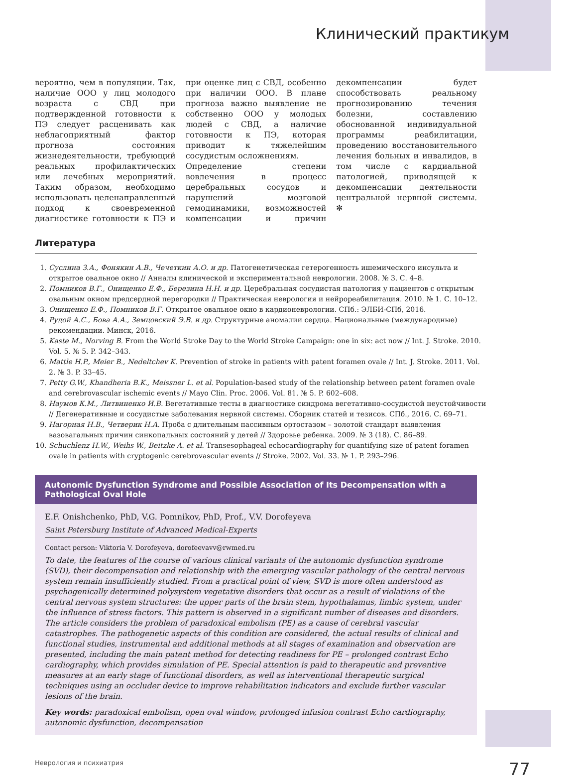Клинический практикум
вероятно, чем в популяции. Так, наличие ООО у лиц молодого возраста с СВД при подтвержденной готовности к ПЭ следует расценивать как неблагоприятный фактор прогноза состояния жизнедеятельности, требующий реальных профилактических или лечебных мероприятий. Таким образом, необходимо использовать целенаправленный подход к своевременной диагностике готовности к ПЭ и при оценке лиц с СВД, особенно при наличии ООО. В плане прогноза важно выявление не собственно ООО у молодых людей с СВД, а наличие готовности к ПЭ, которая приводит к тяжелейшим сосудистым осложнениям.
Определение степени вовлечения в процесс церебральных сосудов и нарушений мозговой гемодинамики, возможностей компенсации и причин декомпенсации будет способствовать реальному прогнозированию течения болезни, составлению обоснованной индивидуальной программы реабилитации, проведению восстановительного лечения больных и инвалидов, в том числе с кардиальной патологией, приводящей к декомпенсации деятельности центральной нервной системы. ✼
Литература
1. Суслина З.А., Фонякин А.В., Чечеткин А.О. и др. Патогенетическая гетерогенность ишемического инсульта и открытое овальное окно // Анналы клинической и экспериментальной неврологии. 2008. № 3. С. 4–8.
2. Помников В.Г., Онищенко Е.Ф., Березина Н.Н. и др. Церебральная сосудистая патология у пациентов с открытым овальным окном предсердной перегородки // Практическая неврология и нейрореабилитация. 2010. № 1. С. 10–12.
3. Онищенко Е.Ф., Помников В.Г. Открытое овальное окно в кардионеврологии. СПб.: ЭЛБИ-СПб, 2016.
4. Рудой А.С., Бова А.А., Земцовский Э.В. и др. Структурные аномалии сердца. Национальные (международные) рекомендации. Минск, 2016.
5. Kaste M., Norving B. From the World Stroke Day to the World Stroke Campaign: one in six: act now // Int. J. Stroke. 2010. Vol. 5. № 5. P. 342–343.
6. Mattle H.P., Meier B., Nedeltchev K. Prevention of stroke in patients with patent foramen ovale // Int. J. Stroke. 2011. Vol. 2. № 3. P. 33–45.
7. Petty G.W., Khandheria B.K., Meissner L. et al. Population-based study of the relationship between patent foramen ovale and cerebrovascular ischemic events // Mayo Clin. Proc. 2006. Vol. 81. № 5. P. 602–608.
8. Наумов К.М., Литвиненко И.В. Вегетативные тесты в диагностике синдрома вегетативно-сосудистой неустойчивости // Дегенеративные и сосудистые заболевания нервной системы. Сборник статей и тезисов. СПб., 2016. С. 69–71.
9. Нагорная Н.В., Четверик Н.А. Проба с длительным пассивным ортостазом – золотой стандарт выявления вазовагальных причин синкопальных состояний у детей // Здоровье ребенка. 2009. № 3 (18). С. 86–89.
10. Schuchlenz H.W., Weihs W., Beitzke A. et al. Transesophageal echocardiography for quantifying size of patent foramen ovale in patients with cryptogenic cerebrovascular events // Stroke. 2002. Vol. 33. № 1. P. 293–296.
Autonomic Dysfunction Syndrome and Possible Association of Its Decompensation with a Pathological Oval Hole
E.F. Onishchenko, PhD, V.G. Pomnikov, PhD, Prof., V.V. Dorofeyeva
Saint Petersburg Institute of Advanced Medical-Experts
Contact person: Viktoria V. Dorofeyeva, dorofeevavv@rwmed.ru
To date, the features of the course of various clinical variants of the autonomic dysfunction syndrome (SVD), their decompensation and relationship with the emerging vascular pathology of the central nervous system remain insufficiently studied. From a practical point of view, SVD is more often understood as psychogenically determined polysystem vegetative disorders that occur as a result of violations of the central nervous system structures: the upper parts of the brain stem, hypothalamus, limbic system, under the influence of stress factors. This pattern is observed in a significant number of diseases and disorders. The article considers the problem of paradoxical embolism (PE) as a cause of cerebral vascular catastrophes. The pathogenetic aspects of this condition are considered, the actual results of clinical and functional studies, instrumental and additional methods at all stages of examination and observation are presented, including the main patent method for detecting readiness for PE – prolonged contrast Echo cardiography, which provides simulation of PE. Special attention is paid to therapeutic and preventive measures at an early stage of functional disorders, as well as interventional therapeutic surgical techniques using an occluder device to improve rehabilitation indicators and exclude further vascular lesions of the brain.
Key words: paradoxical embolism, open oval window, prolonged infusion contrast Echo cardiography, autonomic dysfunction, decompensation
Неврология и психиатрия 77